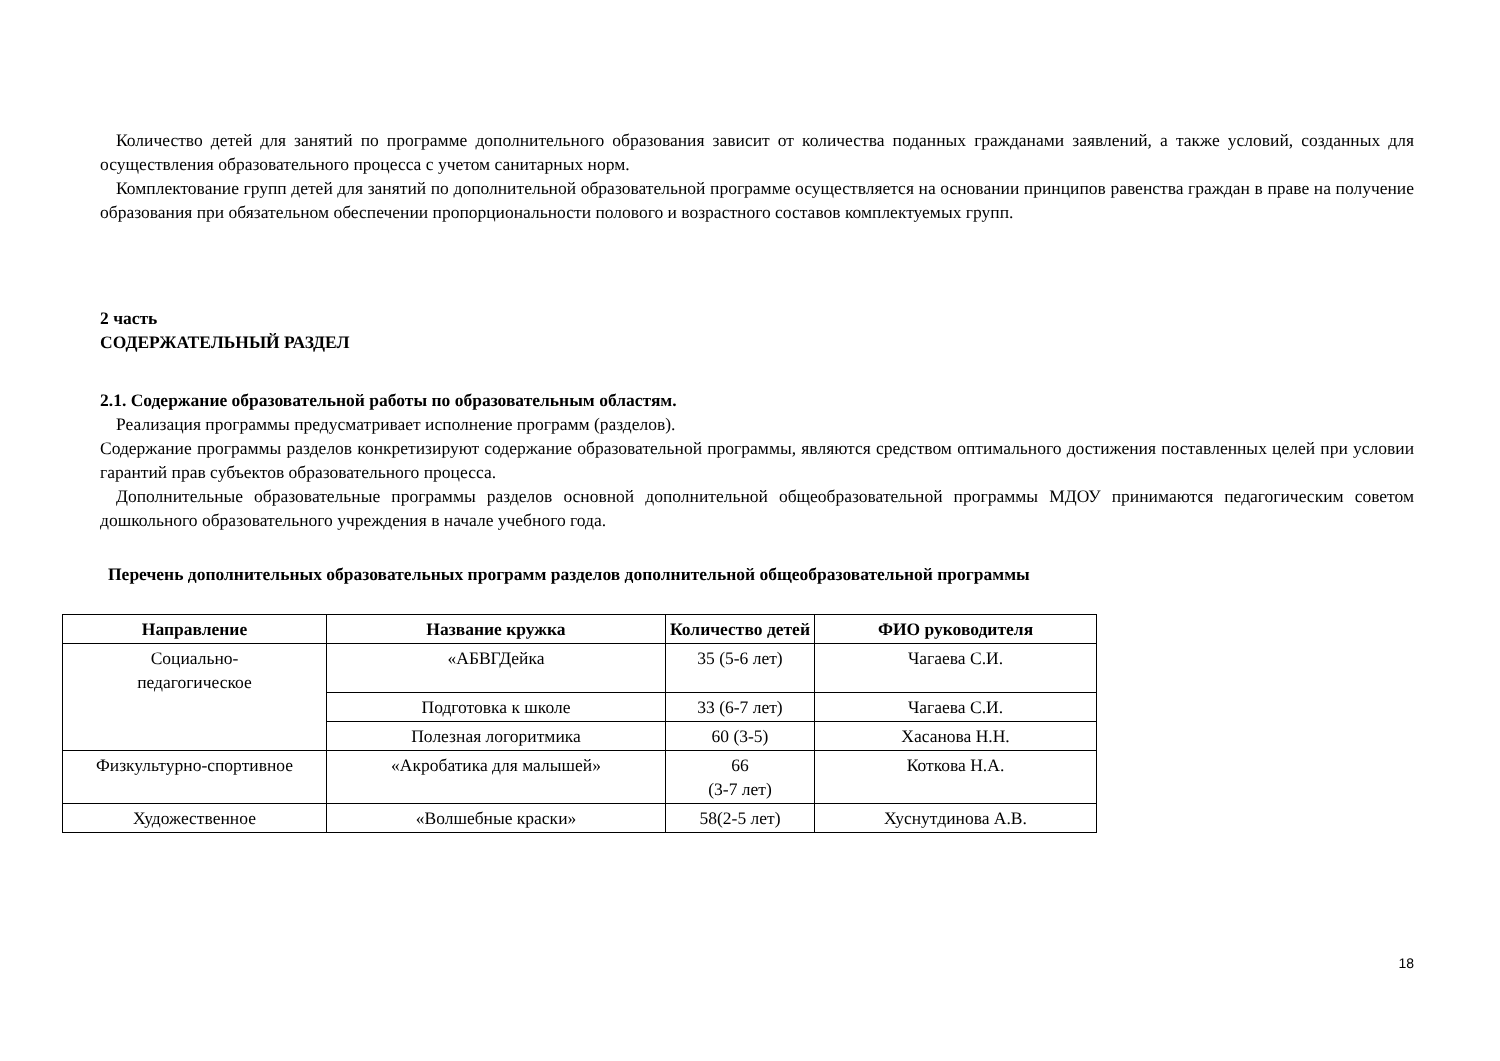Количество детей для занятий по программе дополнительного образования зависит от количества поданных гражданами заявлений, а также условий, созданных для осуществления образовательного процесса с учетом санитарных норм.
Комплектование групп детей для занятий по дополнительной образовательной программе осуществляется на основании принципов равенства граждан в праве на получение образования при обязательном обеспечении пропорциональности полового и возрастного составов комплектуемых групп.
2 часть
СОДЕРЖАТЕЛЬНЫЙ РАЗДЕЛ
2.1. Содержание образовательной работы по образовательным областям.
Реализация программы предусматривает исполнение программ (разделов).
Содержание программы разделов конкретизируют содержание образовательной программы, являются средством оптимального достижения поставленных целей при условии гарантий прав субъектов образовательного процесса.
Дополнительные образовательные программы разделов основной дополнительной общеобразовательной программы МДОУ принимаются педагогическим советом дошкольного образовательного учреждения в начале учебного года.
Перечень дополнительных образовательных программ разделов дополнительной общеобразовательной программы
| Направление | Название кружка | Количество детей | ФИО руководителя |
| --- | --- | --- | --- |
| Социально- педагогическое | «АБВГДейка | 35 (5-6 лет) | Чагаева С.И. |
| | Подготовка к школе | 33 (6-7 лет) | Чагаева С.И. |
| | Полезная логоритмика | 60 (3-5) | Хасанова Н.Н. |
| Физкультурно-спортивное | «Акробатика для малышей» | 66 (3-7 лет) | Коткова Н.А. |
| Художественное | «Волшебные краски» | 58(2-5 лет) | Хуснутдинова А.В. |
18